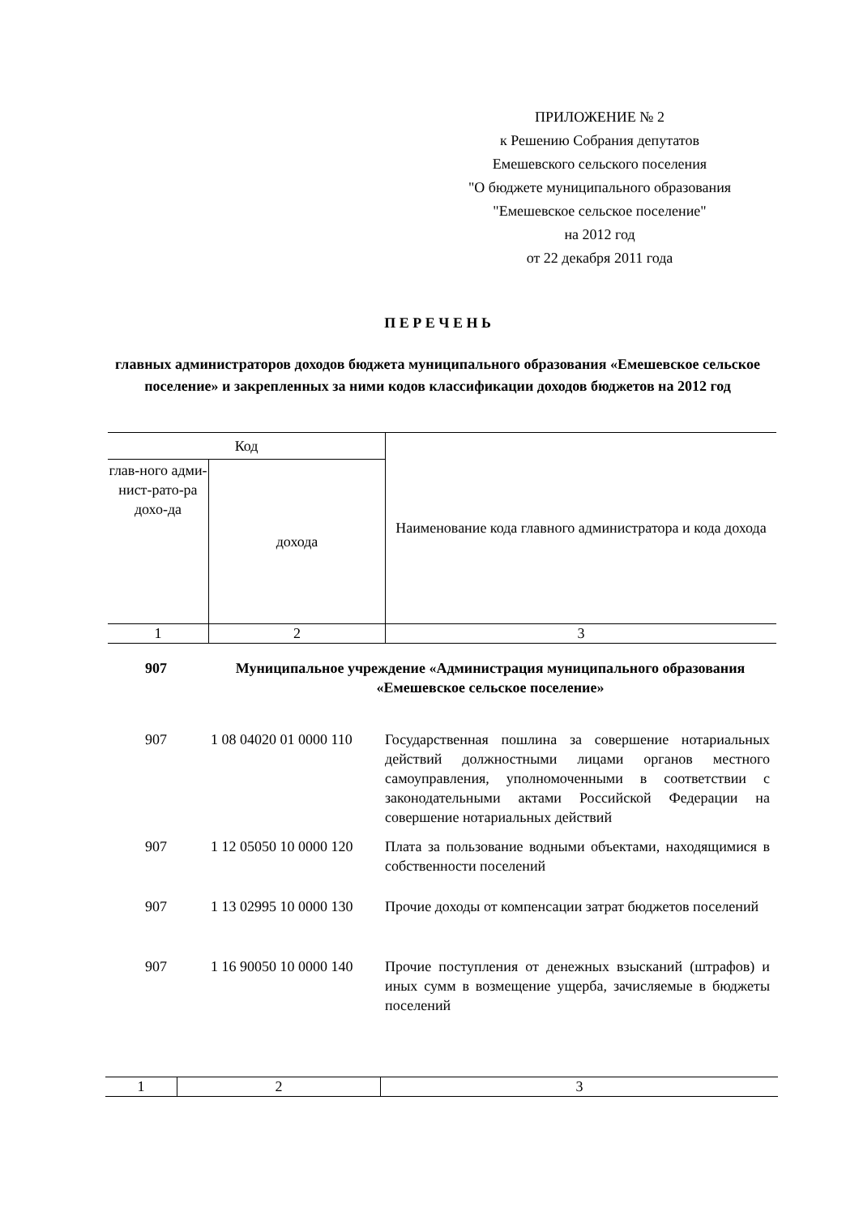ПРИЛОЖЕНИЕ № 2
к Решению Собрания депутатов
Емешевского сельского поселения
"О бюджете муниципального образования
"Емешевское сельское поселение"
на 2012 год
от 22 декабря 2011 года
П Е Р Е Ч Е Н Ь
главных администраторов доходов бюджета муниципального образования «Емешевское сельское поселение» и закрепленных за ними кодов классификации доходов бюджетов на 2012 год
| Код | | Наименование кода главного администратора и кода дохода |
| глав-ного адми-нист-рато-ра дохо-да | дохода | |
| 1 | 2 | 3 |
907 Муниципальное учреждение «Администрация муниципального образования «Емешевское сельское поселение»
907 1 08 04020 01 0000 110
Государственная пошлина за совершение нотариальных действий должностными лицами органов местного самоуправления, уполномоченными в соответствии с законодательными актами Российской Федерации на совершение нотариальных действий
907 1 12 05050 10 0000 120
Плата за пользование водными объектами, находящимися в собственности поселений
907 1 13 02995 10 0000 130
Прочие доходы от компенсации затрат бюджетов поселений
907 1 16 90050 10 0000 140
Прочие поступления от денежных взысканий (штрафов) и иных сумм в возмещение ущерба, зачисляемые в бюджеты поселений
| 1 | 2 | 3 |